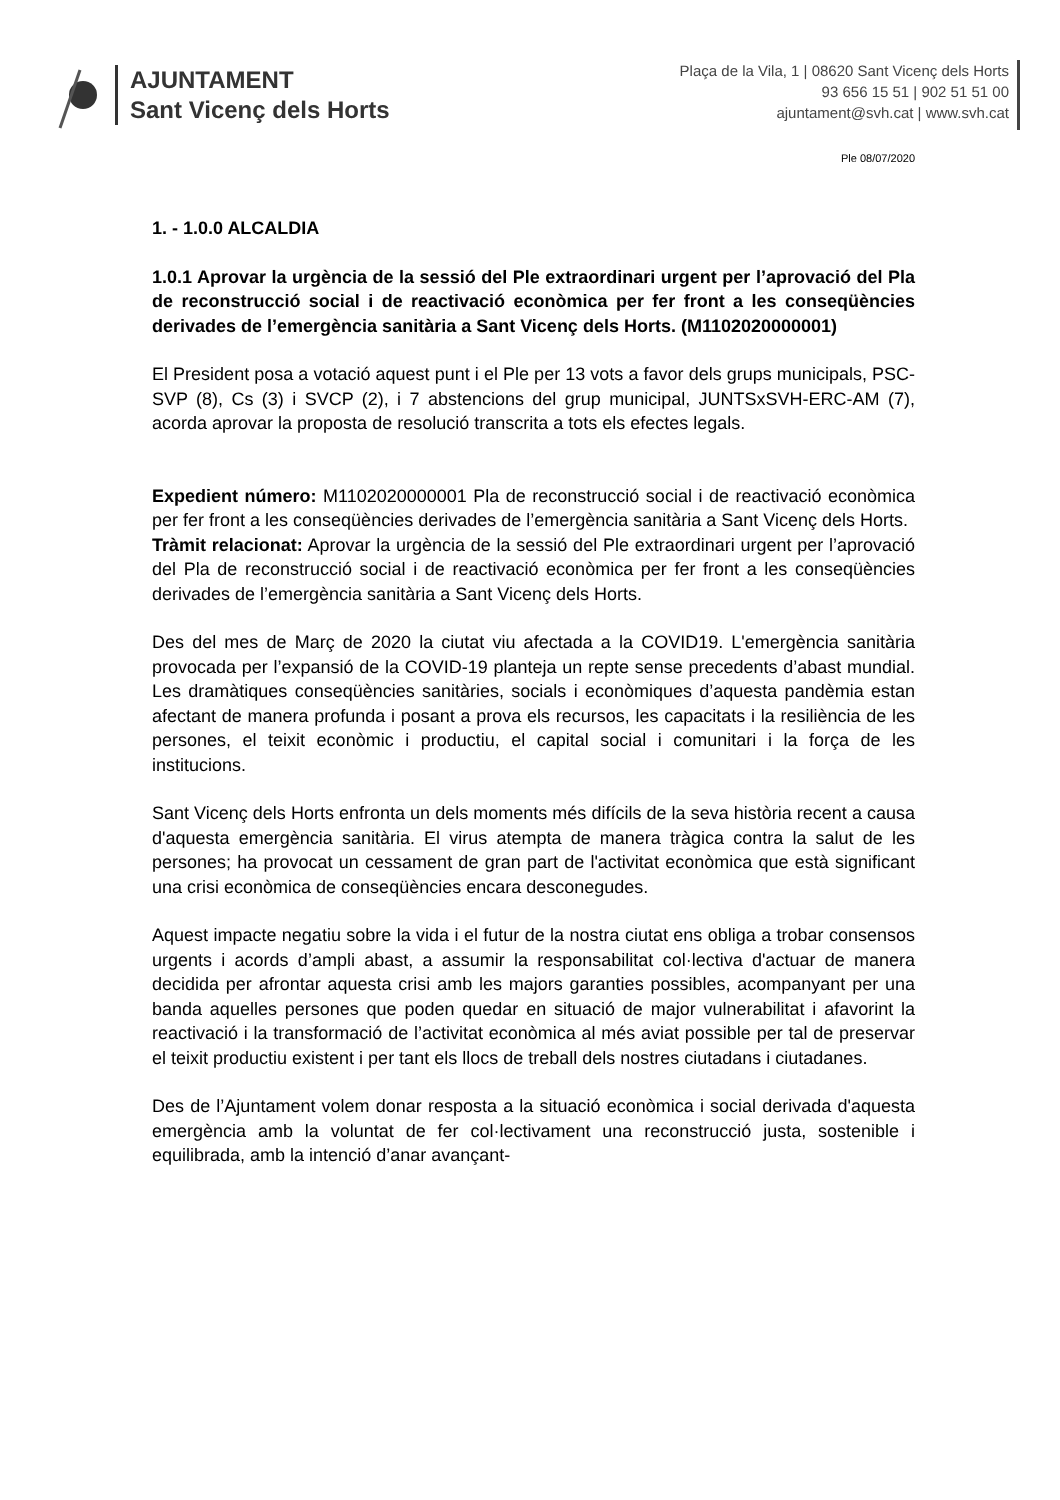AJUNTAMENT
Sant Vicenç dels Horts
Plaça de la Vila, 1 | 08620 Sant Vicenç dels Horts
93 656 15 51 | 902 51 51 00
ajuntament@svh.cat | www.svh.cat
Ple 08/07/2020
1. - 1.0.0 ALCALDIA
1.0.1 Aprovar la urgència de la sessió del Ple extraordinari urgent per l’aprovació del Pla de reconstrucció social i de reactivació econòmica per fer front a les conseqüències derivades de l’emergència sanitària a Sant Vicenç dels Horts. (M1102020000001)
El President posa a votació aquest punt i el Ple per 13 vots a favor dels grups municipals, PSC-SVP (8), Cs (3) i SVCP (2), i 7 abstencions del grup municipal, JUNTSxSVH-ERC-AM (7), acorda aprovar la proposta de resolució transcrita a tots els efectes legals.
Expedient número: M1102020000001 Pla de reconstrucció social i de reactivació econòmica per fer front a les conseqüències derivades de l’emergència sanitària a Sant Vicenç dels Horts.
Tràmit relacionat: Aprovar la urgència de la sessió del Ple extraordinari urgent per l’aprovació del Pla de reconstrucció social i de reactivació econòmica per fer front a les conseqüències derivades de l’emergència sanitària a Sant Vicenç dels Horts.
Des del mes de Març de 2020 la ciutat viu afectada a la COVID19. L'emergència sanitària provocada per l’expansió de la COVID-19 planteja un repte sense precedents d’abast mundial. Les dramàtiques conseqüències sanitàries, socials i econòmiques d’aquesta pandèmia estan afectant de manera profunda i posant a prova els recursos, les capacitats i la resiliència de les persones, el teixit econòmic i productiu, el capital social i comunitari i la força de les institucions.
Sant Vicenç dels Horts enfronta un dels moments més difícils de la seva història recent a causa d'aquesta emergència sanitària. El virus atempta de manera tràgica contra la salut de les persones; ha provocat un cessament de gran part de l'activitat econòmica que està significant una crisi econòmica de conseqüències encara desconegudes.
Aquest impacte negatiu sobre la vida i el futur de la nostra ciutat ens obliga a trobar consensos urgents i acords d’ampli abast, a assumir la responsabilitat col·lectiva d'actuar de manera decidida per afrontar aquesta crisi amb les majors garanties possibles, acompanyant per una banda aquelles persones que poden quedar en situació de major vulnerabilitat i afavorint la reactivació i la transformació de l’activitat econòmica al més aviat possible per tal de preservar el teixit productiu existent i per tant els llocs de treball dels nostres ciutadans i ciutadanes.
Des de l’Ajuntament volem donar resposta a la situació econòmica i social derivada d'aquesta emergència amb la voluntat de fer col·lectivament una reconstrucció justa, sostenible i equilibrada, amb la intenció d’anar avançant-